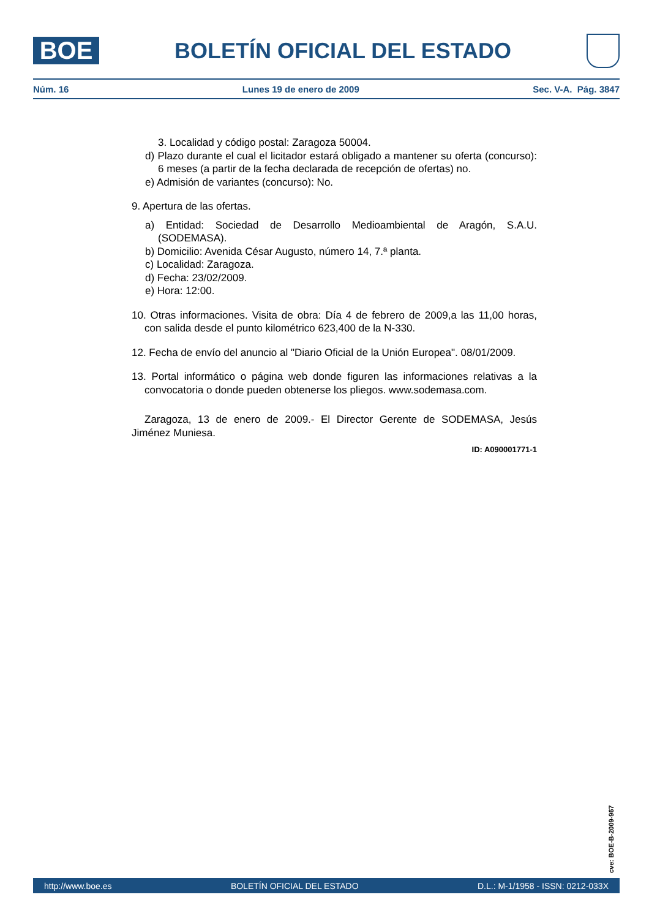BOE
BOLETÍN OFICIAL DEL ESTADO
Núm. 16 Lunes 19 de enero de 2009 Sec. V-A. Pág. 3847
3. Localidad y código postal: Zaragoza 50004.
d) Plazo durante el cual el licitador estará obligado a mantener su oferta (concurso): 6 meses (a partir de la fecha declarada de recepción de ofertas) no.
e) Admisión de variantes (concurso): No.
9. Apertura de las ofertas.
a) Entidad: Sociedad de Desarrollo Medioambiental de Aragón, S.A.U. (SODEMASA).
b) Domicilio: Avenida César Augusto, número 14, 7.ª planta.
c) Localidad: Zaragoza.
d) Fecha: 23/02/2009.
e) Hora: 12:00.
10. Otras informaciones. Visita de obra: Día 4 de febrero de 2009,a las 11,00 horas, con salida desde el punto kilométrico 623,400 de la N-330.
12. Fecha de envío del anuncio al "Diario Oficial de la Unión Europea". 08/01/2009.
13. Portal informático o página web donde figuren las informaciones relativas a la convocatoria o donde pueden obtenerse los pliegos. www.sodemasa.com.
Zaragoza, 13 de enero de 2009.- El Director Gerente de SODEMASA, Jesús Jiménez Muniesa.
ID: A090001771-1
cve: BOE-B-2009-967
http://www.boe.es BOLETÍN OFICIAL DEL ESTADO D.L.: M-1/1958 - ISSN: 0212-033X